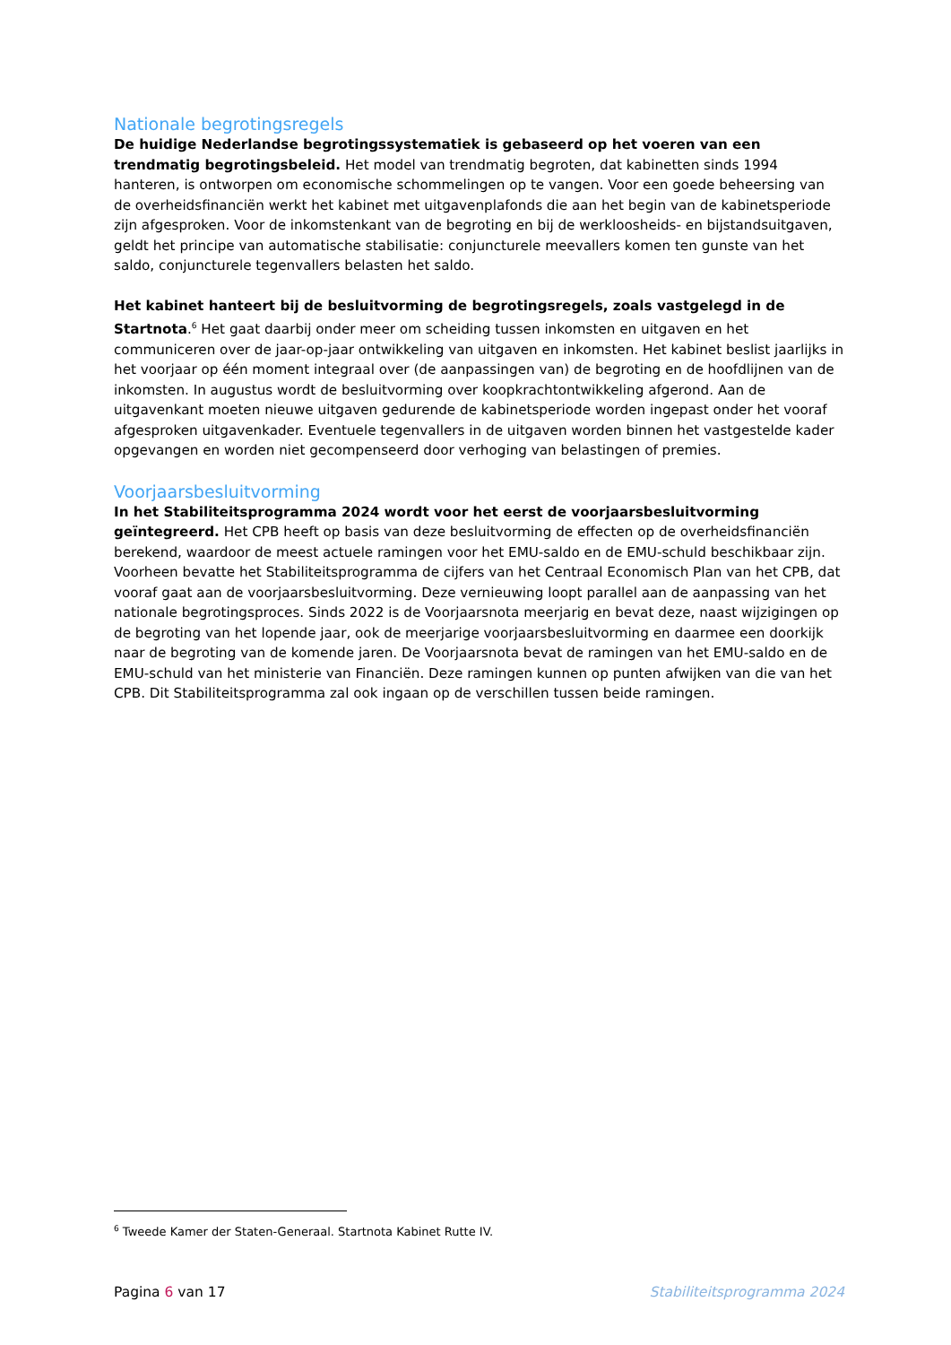Nationale begrotingsregels
De huidige Nederlandse begrotingssystematiek is gebaseerd op het voeren van een trendmatig begrotingsbeleid. Het model van trendmatig begroten, dat kabinetten sinds 1994 hanteren, is ontworpen om economische schommelingen op te vangen. Voor een goede beheersing van de overheidsfinanciën werkt het kabinet met uitgavenplafonds die aan het begin van de kabinetsperiode zijn afgesproken. Voor de inkomstenkant van de begroting en bij de werkloosheids- en bijstandsuitgaven, geldt het principe van automatische stabilisatie: conjuncturele meevallers komen ten gunste van het saldo, conjuncturele tegenvallers belasten het saldo.
Het kabinet hanteert bij de besluitvorming de begrotingsregels, zoals vastgelegd in de Startnota.<sup>6</sup> Het gaat daarbij onder meer om scheiding tussen inkomsten en uitgaven en het communiceren over de jaar-op-jaar ontwikkeling van uitgaven en inkomsten. Het kabinet beslist jaarlijks in het voorjaar op één moment integraal over (de aanpassingen van) de begroting en de hoofdlijnen van de inkomsten. In augustus wordt de besluitvorming over koopkrachtontwikkeling afgerond. Aan de uitgavenkant moeten nieuwe uitgaven gedurende de kabinetsperiode worden ingepast onder het vooraf afgesproken uitgavenkader. Eventuele tegenvallers in de uitgaven worden binnen het vastgestelde kader opgevangen en worden niet gecompenseerd door verhoging van belastingen of premies.
Voorjaarsbesluitvorming
In het Stabiliteitsprogramma 2024 wordt voor het eerst de voorjaarsbesluitvorming geïntegreerd. Het CPB heeft op basis van deze besluitvorming de effecten op de overheidsfinanciën berekend, waardoor de meest actuele ramingen voor het EMU-saldo en de EMU-schuld beschikbaar zijn. Voorheen bevatte het Stabiliteitsprogramma de cijfers van het Centraal Economisch Plan van het CPB, dat vooraf gaat aan de voorjaarsbesluitvorming. Deze vernieuwing loopt parallel aan de aanpassing van het nationale begrotingsproces. Sinds 2022 is de Voorjaarsnota meerjarig en bevat deze, naast wijzigingen op de begroting van het lopende jaar, ook de meerjarige voorjaarsbesluitvorming en daarmee een doorkijk naar de begroting van de komende jaren. De Voorjaarsnota bevat de ramingen van het EMU-saldo en de EMU-schuld van het ministerie van Financiën. Deze ramingen kunnen op punten afwijken van die van het CPB. Dit Stabiliteitsprogramma zal ook ingaan op de verschillen tussen beide ramingen.
<sup>6</sup> Tweede Kamer der Staten-Generaal. Startnota Kabinet Rutte IV.
Pagina 6 van 17 Stabiliteitsprogramma 2024